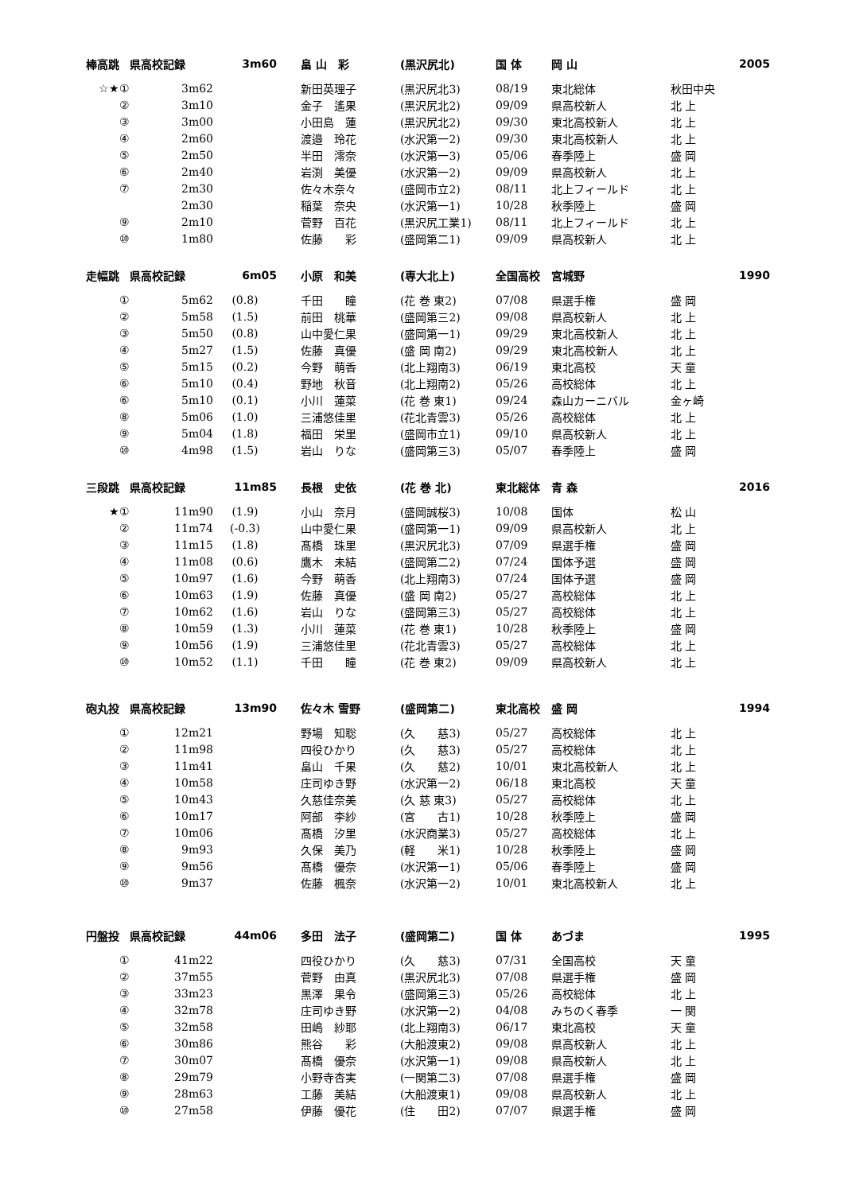| 棒高跳 | 県高校記録 | 3m60 | 畠 山 彩 | (黒沢尻北) | 国 体 | 岡 山 | 2005 |
| --- | --- | --- | --- | --- | --- | --- | --- |
| ☆★① | 3m62 | | 新田英理子 | (黒沢尻北3) | 08/19 | 東北総体 | 秋田中央 |
| ② | 3m10 | | 金子 遙果 | (黒沢尻北2) | 09/09 | 県高校新人 | 北 上 |
| ③ | 3m00 | | 小田島 蓮 | (黒沢尻北2) | 09/30 | 東北高校新人 | 北 上 |
| ④ | 2m60 | | 渡邉 玲花 | (水沢第一2) | 09/30 | 東北高校新人 | 北 上 |
| ⑤ | 2m50 | | 半田 澪奈 | (水沢第一3) | 05/06 | 春季陸上 | 盛 岡 |
| ⑥ | 2m40 | | 岩渕 美優 | (水沢第一2) | 09/09 | 県高校新人 | 北 上 |
| ⑦ | 2m30 | | 佐々木奈々 | (盛岡市立2) | 08/11 | 北上フィールド | 北 上 |
| | 2m30 | | 稲葉 奈央 | (水沢第一1) | 10/28 | 秋季陸上 | 盛 岡 |
| ⑨ | 2m10 | | 菅野 百花 | (黒沢尻工業1) | 08/11 | 北上フィールド | 北 上 |
| ⑩ | 1m80 | | 佐藤 彩 | (盛岡第二1) | 09/09 | 県高校新人 | 北 上 |
| 走幅跳 | 県高校記録 | 6m05 | 小原 和美 | (専大北上) | 全国高校 | 宮城野 | 1990 |
| --- | --- | --- | --- | --- | --- | --- | --- |
| ① | 5m62 | (0.8) | 千田 瞳 | (花 巻 東2) | 07/08 | 県選手権 | 盛 岡 |
| ② | 5m58 | (1.5) | 前田 桃華 | (盛岡第三2) | 09/08 | 県高校新人 | 北 上 |
| ③ | 5m50 | (0.8) | 山中愛仁果 | (盛岡第一1) | 09/29 | 東北高校新人 | 北 上 |
| ④ | 5m27 | (1.5) | 佐藤 真優 | (盛 岡 南2) | 09/29 | 東北高校新人 | 北 上 |
| ⑤ | 5m15 | (0.2) | 今野 萌香 | (北上翔南3) | 06/19 | 東北高校 | 天 童 |
| ⑥ | 5m10 | (0.4) | 野地 秋音 | (北上翔南2) | 05/26 | 高校総体 | 北 上 |
| ⑥ | 5m10 | (0.1) | 小川 蓮菜 | (花 巻 東1) | 09/24 | 森山カーニバル | 金ヶ崎 |
| ⑧ | 5m06 | (1.0) | 三浦悠佳里 | (花北青雲3) | 05/26 | 高校総体 | 北 上 |
| ⑨ | 5m04 | (1.8) | 福田 栄里 | (盛岡市立1) | 09/10 | 県高校新人 | 北 上 |
| ⑩ | 4m98 | (1.5) | 岩山 りな | (盛岡第三3) | 05/07 | 春季陸上 | 盛 岡 |
| 三段跳 | 県高校記録 | 11m85 | 長根 史依 | (花 巻 北) | 東北総体 | 青 森 | 2016 |
| --- | --- | --- | --- | --- | --- | --- | --- |
| ★① | 11m90 | (1.9) | 小山 奈月 | (盛岡誠桜3) | 10/08 | 国体 | 松 山 |
| ② | 11m74 | (-0.3) | 山中愛仁果 | (盛岡第一1) | 09/09 | 県高校新人 | 北 上 |
| ③ | 11m15 | (1.8) | 髙橋 珠里 | (黒沢尻北3) | 07/09 | 県選手権 | 盛 岡 |
| ④ | 11m08 | (0.6) | 鷹木 未結 | (盛岡第二2) | 07/24 | 国体予選 | 盛 岡 |
| ⑤ | 10m97 | (1.6) | 今野 萌香 | (北上翔南3) | 07/24 | 国体予選 | 盛 岡 |
| ⑥ | 10m63 | (1.9) | 佐藤 真優 | (盛 岡 南2) | 05/27 | 高校総体 | 北 上 |
| ⑦ | 10m62 | (1.6) | 岩山 りな | (盛岡第三3) | 05/27 | 高校総体 | 北 上 |
| ⑧ | 10m59 | (1.3) | 小川 蓮菜 | (花 巻 東1) | 10/28 | 秋季陸上 | 盛 岡 |
| ⑨ | 10m56 | (1.9) | 三浦悠佳里 | (花北青雲3) | 05/27 | 高校総体 | 北 上 |
| ⑩ | 10m52 | (1.1) | 千田 瞳 | (花 巻 東2) | 09/09 | 県高校新人 | 北 上 |
| 砲丸投 | 県高校記録 | 13m90 | 佐々木 雪野 | (盛岡第二) | 東北高校 | 盛 岡 | 1994 |
| --- | --- | --- | --- | --- | --- | --- | --- |
| ① | 12m21 | | 野場 知聡 | (久 慈3) | 05/27 | 高校総体 | 北 上 |
| ② | 11m98 | | 四役ひかり | (久 慈3) | 05/27 | 高校総体 | 北 上 |
| ③ | 11m41 | | 畠山 千果 | (久 慈2) | 10/01 | 東北高校新人 | 北 上 |
| ④ | 10m58 | | 庄司ゆき野 | (水沢第一2) | 06/18 | 東北高校 | 天 童 |
| ⑤ | 10m43 | | 久慈佳奈美 | (久 慈 東3) | 05/27 | 高校総体 | 北 上 |
| ⑥ | 10m17 | | 阿部 李紗 | (宮 古1) | 10/28 | 秋季陸上 | 盛 岡 |
| ⑦ | 10m06 | | 髙橋 汐里 | (水沢商業3) | 05/27 | 高校総体 | 北 上 |
| ⑧ | 9m93 | | 久保 美乃 | (軽 米1) | 10/28 | 秋季陸上 | 盛 岡 |
| ⑨ | 9m56 | | 髙橋 優奈 | (水沢第一1) | 05/06 | 春季陸上 | 盛 岡 |
| ⑩ | 9m37 | | 佐藤 楓奈 | (水沢第一2) | 10/01 | 東北高校新人 | 北 上 |
| 円盤投 | 県高校記録 | 44m06 | 多田 法子 | (盛岡第二) | 国 体 | あづま | 1995 |
| --- | --- | --- | --- | --- | --- | --- | --- |
| ① | 41m22 | | 四役ひかり | (久 慈3) | 07/31 | 全国高校 | 天 童 |
| ② | 37m55 | | 菅野 由真 | (黒沢尻北3) | 07/08 | 県選手権 | 盛 岡 |
| ③ | 33m23 | | 黒澤 果令 | (盛岡第三3) | 05/26 | 高校総体 | 北 上 |
| ④ | 32m78 | | 庄司ゆき野 | (水沢第一2) | 04/08 | みちのく春季 | 一 関 |
| ⑤ | 32m58 | | 田嶋 紗耶 | (北上翔南3) | 06/17 | 東北高校 | 天 童 |
| ⑥ | 30m86 | | 熊谷 彩 | (大船渡東2) | 09/08 | 県高校新人 | 北 上 |
| ⑦ | 30m07 | | 髙橋 優奈 | (水沢第一1) | 09/08 | 県高校新人 | 北 上 |
| ⑧ | 29m79 | | 小野寺杏実 | (一関第二3) | 07/08 | 県選手権 | 盛 岡 |
| ⑨ | 28m63 | | 工藤 美結 | (大船渡東1) | 09/08 | 県高校新人 | 北 上 |
| ⑩ | 27m58 | | 伊藤 優花 | (住 田2) | 07/07 | 県選手権 | 盛 岡 |